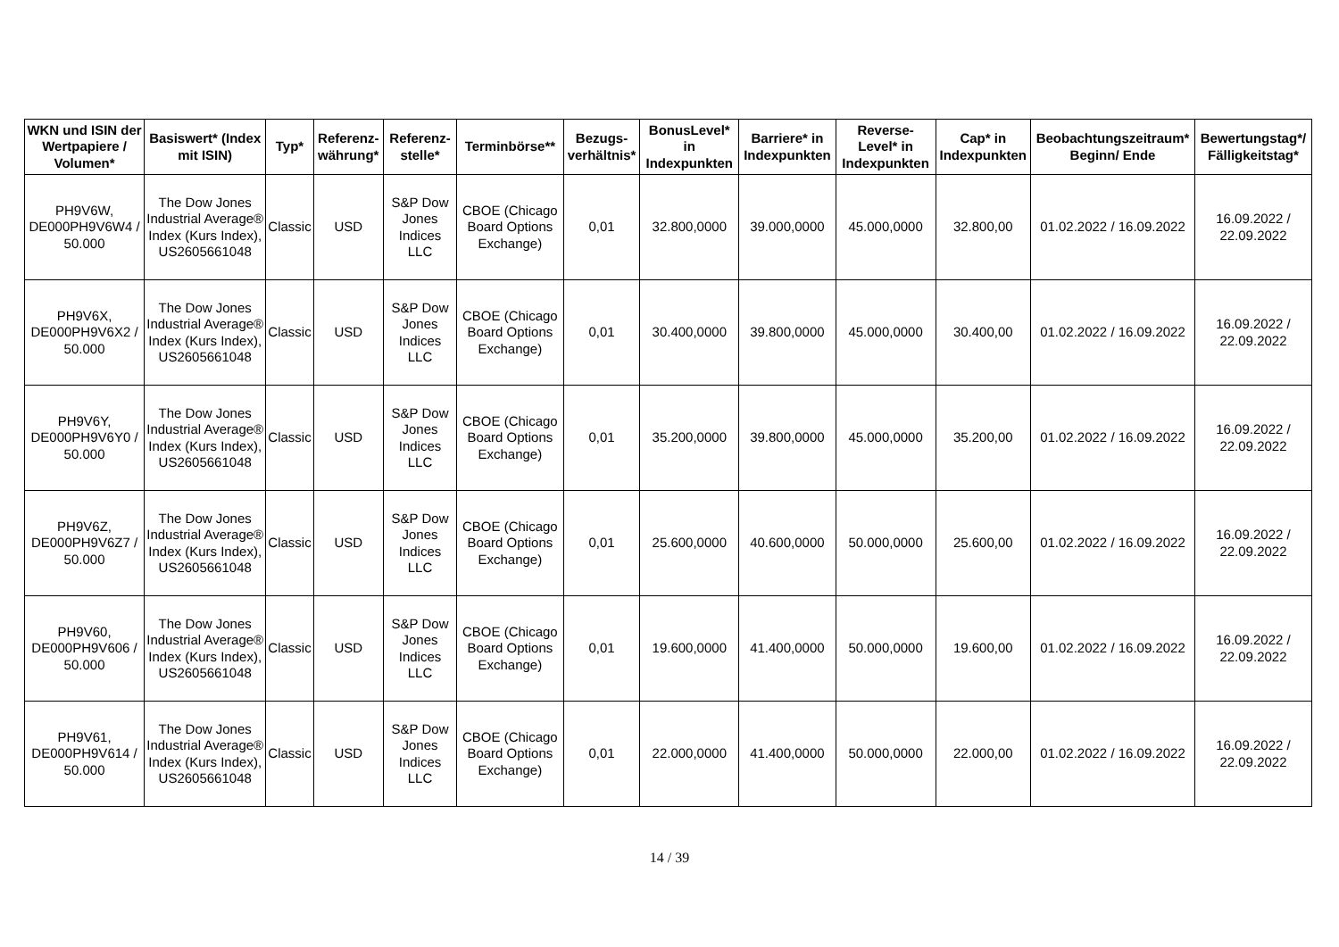| WKN und ISIN der Wertpapiere / Volumen* | Basiswert* (Index mit ISIN) | Typ* | Referenz-währung* | Referenz-stelle* | Terminbörse** | Bezugs-verhältnis* | BonusLevel* in Indexpunkten | Barriere* in Indexpunkten | Reverse-Level* in Indexpunkten | Cap* in Indexpunkten | Beobachtungszeitraum* Beginn/ Ende | Bewertungstag*/ Fälligkeitstag* |
| --- | --- | --- | --- | --- | --- | --- | --- | --- | --- | --- | --- | --- |
| PH9V6W, DE000PH9V6W4 / 50.000 | The Dow Jones Industrial Average® Index (Kurs Index), US2605661048 | Classic | USD | S&P Dow Jones Indices LLC | CBOE (Chicago Board Options Exchange) | 0,01 | 32.800,0000 | 39.000,0000 | 45.000,0000 | 32.800,00 | 01.02.2022 / 16.09.2022 | 16.09.2022 / 22.09.2022 |
| PH9V6X, DE000PH9V6X2 / 50.000 | The Dow Jones Industrial Average® Index (Kurs Index), US2605661048 | Classic | USD | S&P Dow Jones Indices LLC | CBOE (Chicago Board Options Exchange) | 0,01 | 30.400,0000 | 39.800,0000 | 45.000,0000 | 30.400,00 | 01.02.2022 / 16.09.2022 | 16.09.2022 / 22.09.2022 |
| PH9V6Y, DE000PH9V6Y0 / 50.000 | The Dow Jones Industrial Average® Index (Kurs Index), US2605661048 | Classic | USD | S&P Dow Jones Indices LLC | CBOE (Chicago Board Options Exchange) | 0,01 | 35.200,0000 | 39.800,0000 | 45.000,0000 | 35.200,00 | 01.02.2022 / 16.09.2022 | 16.09.2022 / 22.09.2022 |
| PH9V6Z, DE000PH9V6Z7 / 50.000 | The Dow Jones Industrial Average® Index (Kurs Index), US2605661048 | Classic | USD | S&P Dow Jones Indices LLC | CBOE (Chicago Board Options Exchange) | 0,01 | 25.600,0000 | 40.600,0000 | 50.000,0000 | 25.600,00 | 01.02.2022 / 16.09.2022 | 16.09.2022 / 22.09.2022 |
| PH9V60, DE000PH9V606 / 50.000 | The Dow Jones Industrial Average® Index (Kurs Index), US2605661048 | Classic | USD | S&P Dow Jones Indices LLC | CBOE (Chicago Board Options Exchange) | 0,01 | 19.600,0000 | 41.400,0000 | 50.000,0000 | 19.600,00 | 01.02.2022 / 16.09.2022 | 16.09.2022 / 22.09.2022 |
| PH9V61, DE000PH9V614 / 50.000 | The Dow Jones Industrial Average® Index (Kurs Index), US2605661048 | Classic | USD | S&P Dow Jones Indices LLC | CBOE (Chicago Board Options Exchange) | 0,01 | 22.000,0000 | 41.400,0000 | 50.000,0000 | 22.000,00 | 01.02.2022 / 16.09.2022 | 16.09.2022 / 22.09.2022 |
14 / 39